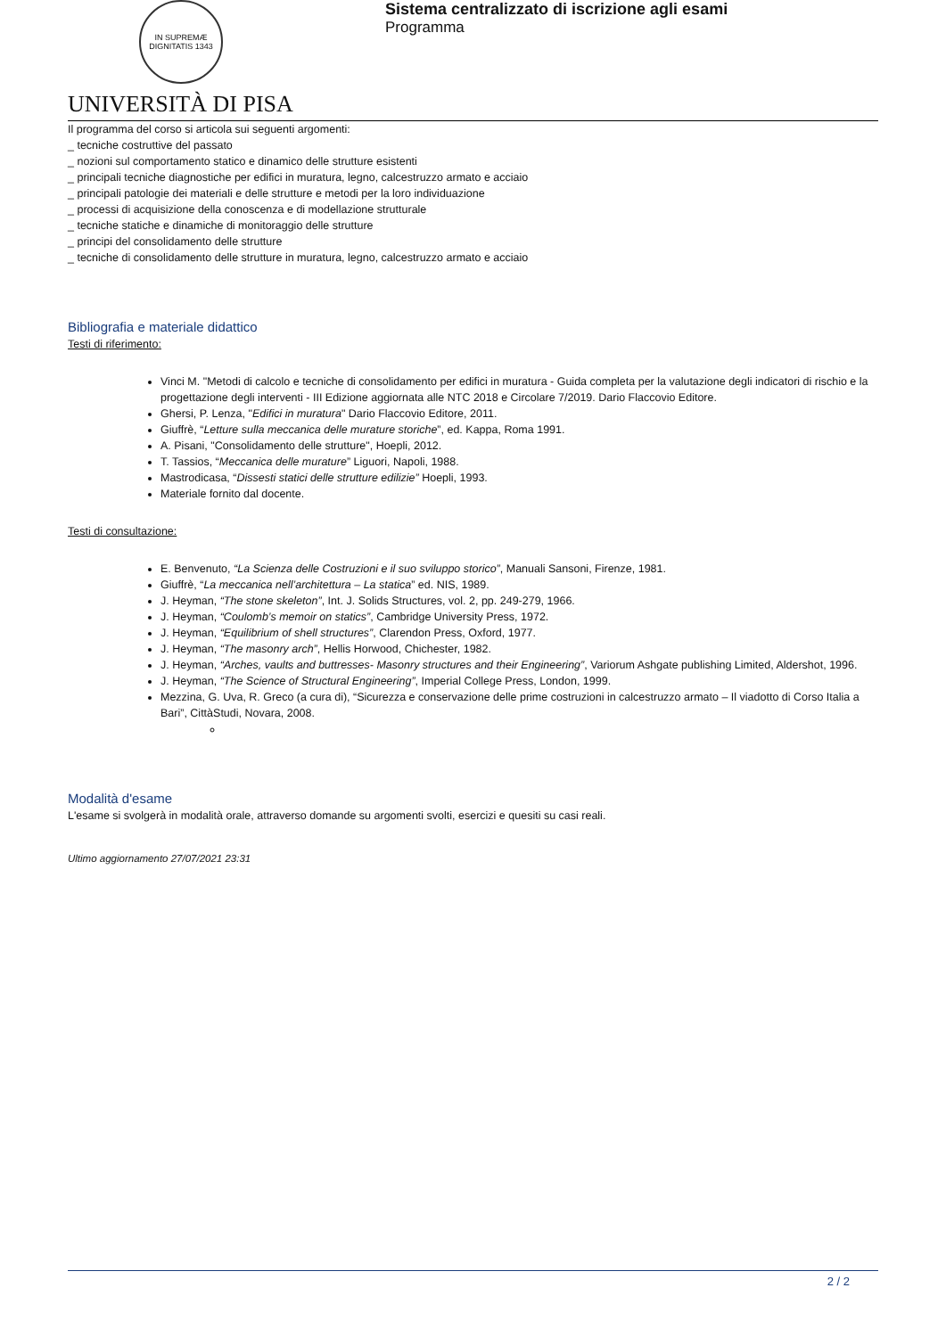IN SUPREMÆ DIGNITATIS 1343
UNIVERSITÀ DI PISA
Sistema centralizzato di iscrizione agli esami
Programma
Il programma del corso si articola sui seguenti argomenti:
_ tecniche costruttive del passato
_ nozioni sul comportamento statico e dinamico delle strutture esistenti
_ principali tecniche diagnostiche per edifici in muratura, legno, calcestruzzo armato e acciaio
_ principali patologie dei materiali e delle strutture e metodi per la loro individuazione
_ processi di acquisizione della conoscenza e di modellazione strutturale
_ tecniche statiche e dinamiche di monitoraggio delle strutture
_ principi del consolidamento delle strutture
_ tecniche di consolidamento delle strutture in muratura, legno, calcestruzzo armato e acciaio
Bibliografia e materiale didattico
Testi di riferimento:
Vinci M. "Metodi di calcolo e tecniche di consolidamento per edifici in muratura - Guida completa per la valutazione degli indicatori di rischio e la progettazione degli interventi - III Edizione aggiornata alle NTC 2018 e Circolare 7/2019. Dario Flaccovio Editore.
Ghersi, P. Lenza, "Edifici in muratura" Dario Flaccovio Editore, 2011.
Giuffrè, “Letture sulla meccanica delle murature storiche”, ed. Kappa, Roma 1991.
A. Pisani, "Consolidamento delle strutture", Hoepli, 2012.
T. Tassios, “Meccanica delle murature” Liguori, Napoli, 1988.
Mastrodicasa, “Dissesti statici delle strutture edilizie” Hoepli, 1993.
Materiale fornito dal docente.
Testi di consultazione:
E. Benvenuto, “La Scienza delle Costruzioni e il suo sviluppo storico”, Manuali Sansoni, Firenze, 1981.
Giuffrè, “La meccanica nell’architettura – La statica” ed. NIS, 1989.
J. Heyman, “The stone skeleton”, Int. J. Solids Structures, vol. 2, pp. 249-279, 1966.
J. Heyman, “Coulomb’s memoir on statics”, Cambridge University Press, 1972.
J. Heyman, “Equilibrium of shell structures”, Clarendon Press, Oxford, 1977.
J. Heyman, “The masonry arch”, Hellis Horwood, Chichester, 1982.
J. Heyman, “Arches, vaults and buttresses- Masonry structures and their Engineering”, Variorum Ashgate publishing Limited, Aldershot, 1996.
J. Heyman, “The Science of Structural Engineering”, Imperial College Press, London, 1999.
Mezzina, G. Uva, R. Greco (a cura di), “Sicurezza e conservazione delle prime costruzioni in calcestruzzo armato – Il viadotto di Corso Italia a Bari”, CittàStudi, Novara, 2008.
Modalità d'esame
L'esame si svolgerà in modalità orale, attraverso domande su argomenti svolti, esercizi e quesiti su casi reali.
Ultimo aggiornamento 27/07/2021 23:31
2 / 2